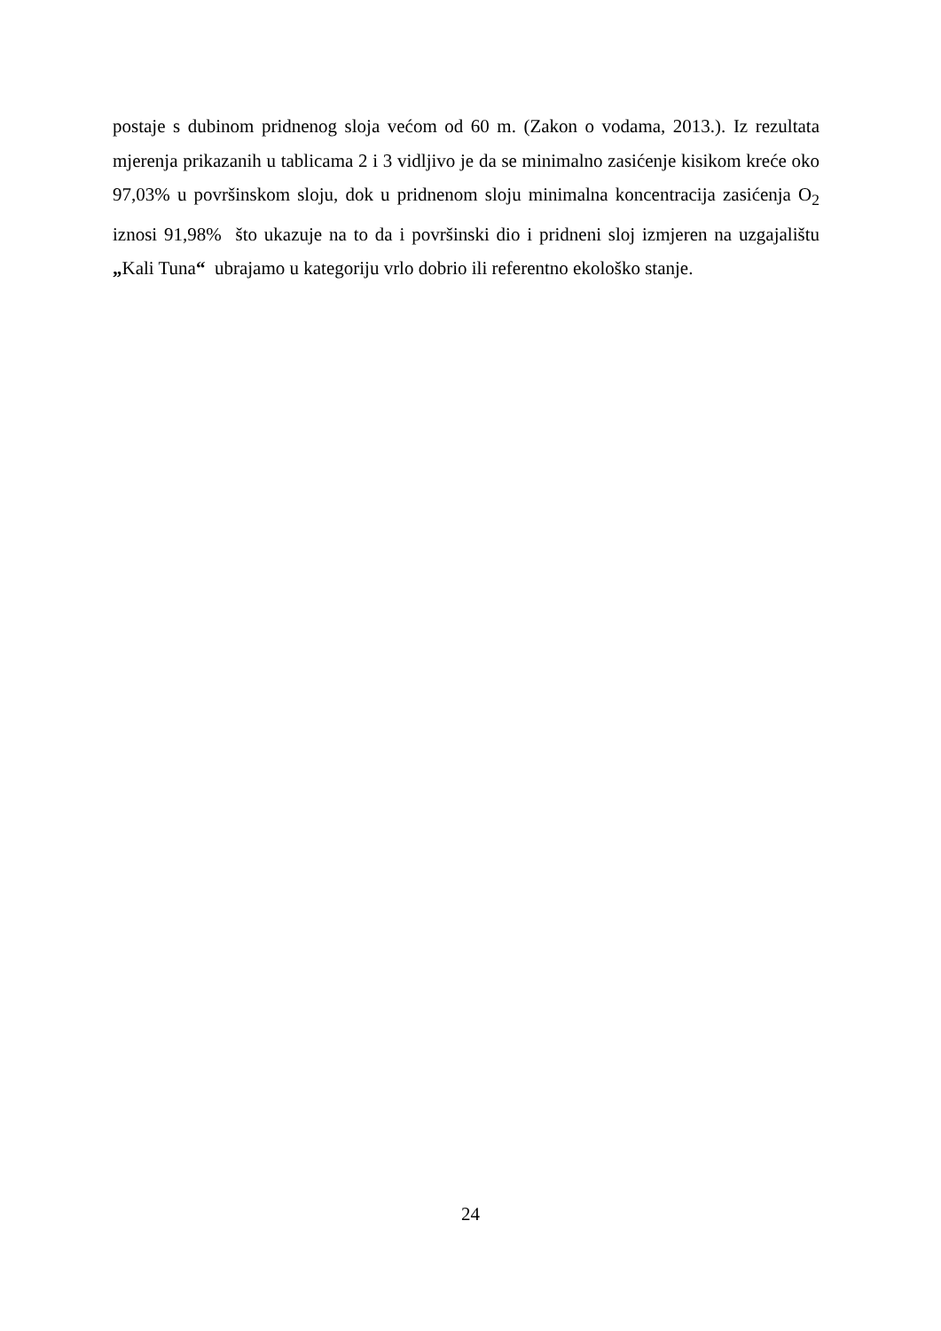postaje s dubinom pridnenog sloja većom od 60 m. (Zakon o vodama, 2013.). Iz rezultata mjerenja prikazanih u tablicama 2 i 3 vidljivo je da se minimalno zasićenje kisikom kreće oko 97,03% u površinskom sloju, dok u pridnenom sloju minimalna koncentracija zasićenja O<sub>2</sub> iznosi 91,98% što ukazuje na to da i površinski dio i pridneni sloj izmjeren na uzgajalištu „Kali Tuna“ ubrajamo u kategoriju vrlo dobrio ili referentno ekološko stanje.
24